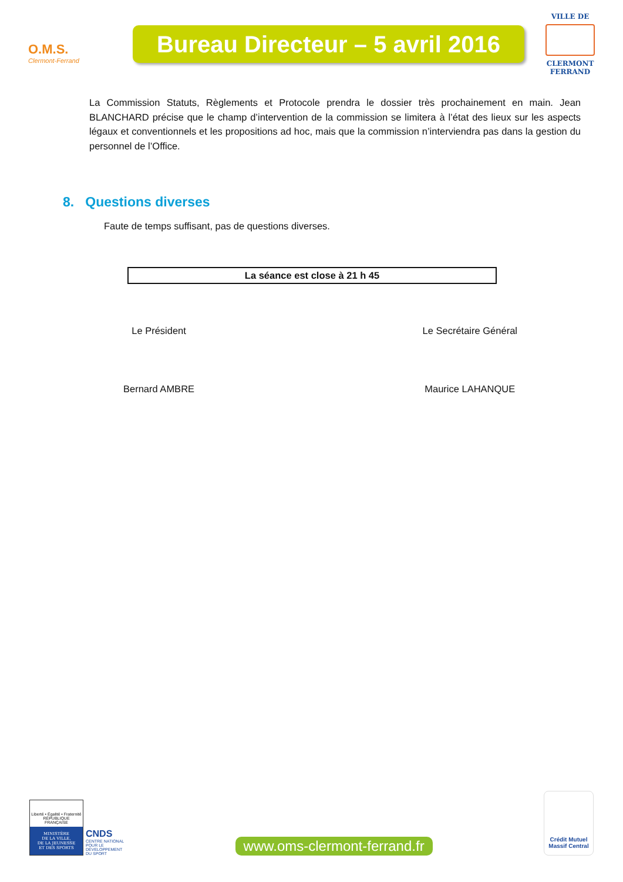O.M.S.
Clermont-Ferrand
Bureau Directeur – 5 avril 2016
VILLE DE
CLERMONT
FERRAND
La Commission Statuts, Règlements et Protocole prendra le dossier très prochainement en main. Jean BLANCHARD précise que le champ d’intervention de la commission se limitera à l’état des lieux sur les aspects légaux et conventionnels et les propositions ad hoc, mais que la commission n’interviendra pas dans la gestion du personnel de l’Office.
8. Questions diverses
Faute de temps suffisant, pas de questions diverses.
La séance est close à 21 h 45
Le Président
Bernard AMBRE
Le Secrétaire Général
Maurice LAHANQUE
Liberté • Égalité • Fraternité
RÉPUBLIQUE FRANÇAISE
MINISTÈRE
DE LA VILLE,
DE LA JEUNESSE
ET DES SPORTS
CNDS
CENTRE NATIONAL
POUR LE
DÉVELOPPEMENT
DU SPORT
www.oms-clermont-ferrand.fr
Crédit Mutuel
Massif Central